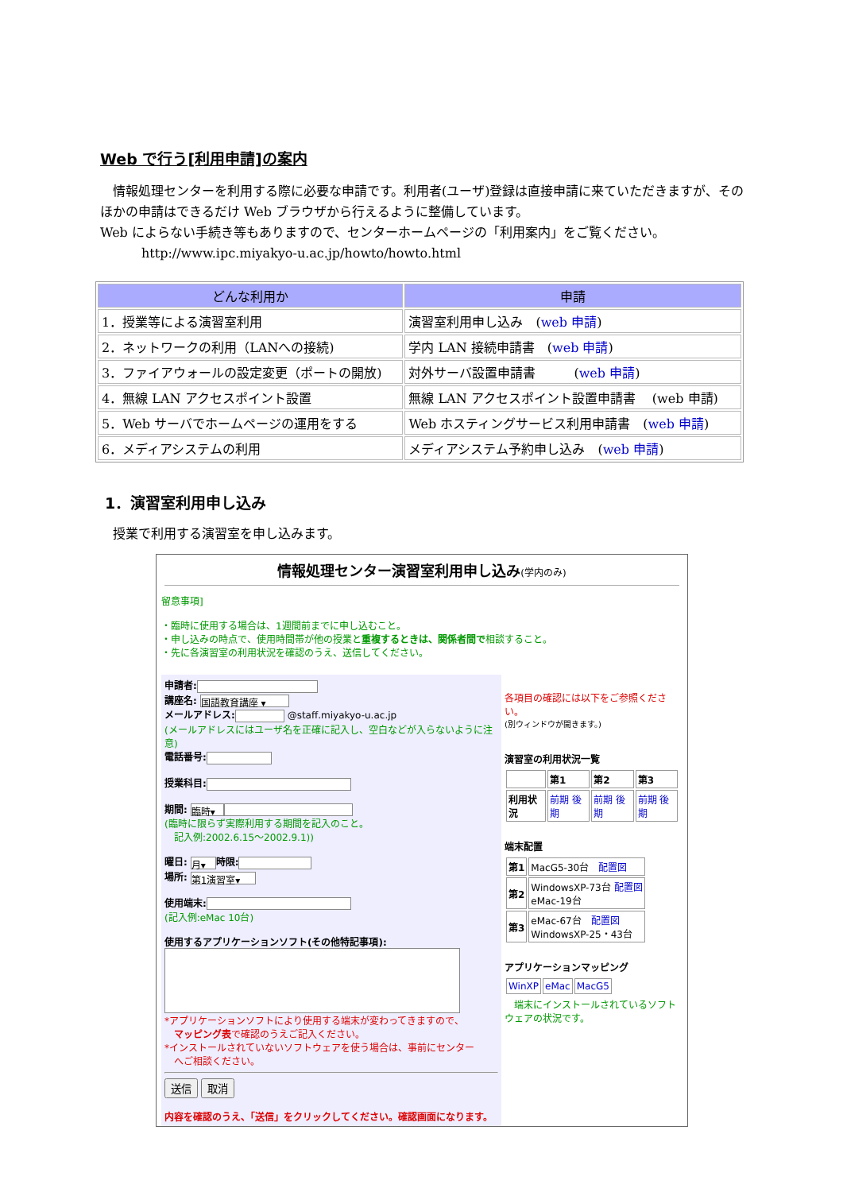Web で行う[利用申請]の案内
　情報処理センターを利用する際に必要な申請です。利用者(ユーザ)登録は直接申請に来ていただきますが、そのほかの申請はできるだけ Web ブラウザから行えるように整備しています。
Web によらない手続き等もありますので、センターホームページの「利用案内」をご覧ください。
http://www.ipc.miyakyo-u.ac.jp/howto/howto.html
| どんな利用か | 申請 |
| --- | --- |
| 1．授業等による演習室利用 | 演習室利用申し込み ( web 申請 ) |
| 2．ネットワークの利用（LANへの接続) | 学内 LAN 接続申請書 ( web 申請 ) |
| 3．ファイアウォールの設定変更（ポートの開放) | 対外サーバ設置申請書 ( web 申請 ) |
| 4．無線 LAN アクセスポイント設置 | 無線 LAN アクセスポイント設置申請書 (web 申請) |
| 5．Web サーバでホームページの運用をする | Web ホスティングサービス利用申請書 ( web 申請 ) |
| 6．メディアシステムの利用 | メディアシステム予約申し込み ( web 申請 ) |
1．演習室利用申し込み
授業で利用する演習室を申し込みます。
情報処理センター演習室利用申し込み(学内のみ)
留意事項]
・臨時に使用する場合は、1週間前までに申し込むこと。
・申し込みの時点で、使用時間帯が他の授業と重複するときは、関係者間で相談すること。
・先に各演習室の利用状況を確認のうえ、送信してください。
申請者:
講座名: 国語教育講座 ▾
メールアドレス: @staff.miyakyo-u.ac.jp
(メールアドレスにはユーザ名を正確に記入し、空白などが入らないように注意)
電話番号:
授業科目:
期間: 臨時▾
(臨時に限らず実際利用する期間を記入のこと。
　記入例:2002.6.15～2002.9.1))
曜日: 月▾ 時限:
場所: 第1演習室▾
使用端末:
(記入例:eMac 10台)
使用するアプリケーションソフト(その他特記事項):
*アプリケーションソフトにより使用する端末が変わってきますので、
　マッピング表で確認のうえご記入ください。
*インストールされていないソフトウェアを使う場合は、事前にセンター
　へご相談ください。
送信 取消
内容を確認のうえ、「送信」をクリックしてください。確認画面になります。
各項目の確認には以下をご参照ください。
(別ウィンドウが開きます。)
演習室の利用状況一覧
| | 第1 | 第2 | 第3 |
| 利用状況 | 前期 後期 | 前期 後期 | 前期 後期 |
端末配置
| 第1 | MacG5-30台 配置図 |
| 第2 | WindowsXP-73台 配置図 eMac-19台 |
| 第3 | eMac-67台 配置図 WindowsXP-25・43台 |
アプリケーションマッピング
| WinXP | eMac | MacG5 |
　端末にインストールされているソフトウェアの状況です。